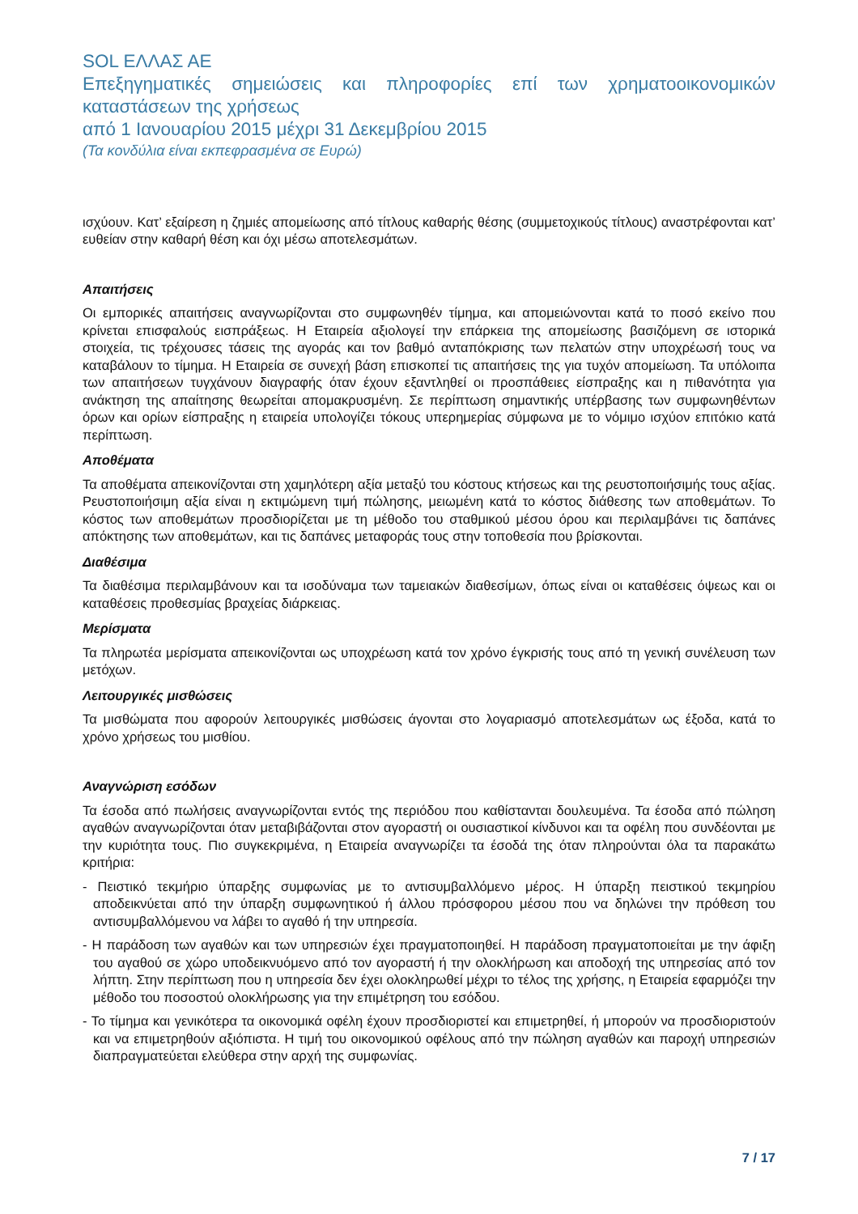SOL ΕΛΛΑΣ ΑΕ
Επεξηγηματικές σημειώσεις και πληροφορίες επί των χρηματοοικονομικών καταστάσεων της χρήσεως
από 1 Ιανουαρίου 2015 μέχρι 31 Δεκεμβρίου 2015
(Τα κονδύλια είναι εκπεφρασμένα σε Ευρώ)
ισχύουν. Κατ’ εξαίρεση η ζημιές απομείωσης από τίτλους καθαρής θέσης (συμμετοχικούς τίτλους) αναστρέφονται κατ’ ευθείαν στην καθαρή θέση και όχι μέσω αποτελεσμάτων.
Απαιτήσεις
Οι εμπορικές απαιτήσεις αναγνωρίζονται στο συμφωνηθέν τίμημα, και απομειώνονται κατά το ποσό εκείνο που κρίνεται επισφαλούς εισπράξεως. Η Εταιρεία αξιολογεί την επάρκεια της απομείωσης βασιζόμενη σε ιστορικά στοιχεία, τις τρέχουσες τάσεις της αγοράς και τον βαθμό ανταπόκρισης των πελατών στην υποχρέωσή τους να καταβάλουν το τίμημα. Η Εταιρεία σε συνεχή βάση επισκοπεί τις απαιτήσεις της για τυχόν απομείωση. Τα υπόλοιπα των απαιτήσεων τυγχάνουν διαγραφής όταν έχουν εξαντληθεί οι προσπάθειες είσπραξης και η πιθανότητα για ανάκτηση της απαίτησης θεωρείται απομακρυσμένη. Σε περίπτωση σημαντικής υπέρβασης των συμφωνηθέντων όρων και ορίων είσπραξης η εταιρεία υπολογίζει τόκους υπερημερίας σύμφωνα με το νόμιμο ισχύον επιτόκιο κατά περίπτωση.
Αποθέματα
Τα αποθέματα απεικονίζονται στη χαμηλότερη αξία μεταξύ του κόστους κτήσεως και της ρευστοποιήσιμής τους αξίας. Ρευστοποιήσιμη αξία είναι η εκτιμώμενη τιμή πώλησης, μειωμένη κατά το κόστος διάθεσης των αποθεμάτων. Το κόστος των αποθεμάτων προσδιορίζεται με τη μέθοδο του σταθμικού μέσου όρου και περιλαμβάνει τις δαπάνες απόκτησης των αποθεμάτων, και τις δαπάνες μεταφοράς τους στην τοποθεσία που βρίσκονται.
Διαθέσιμα
Τα διαθέσιμα περιλαμβάνουν και τα ισοδύναμα των ταμειακών διαθεσίμων, όπως είναι οι καταθέσεις όψεως και οι καταθέσεις προθεσμίας βραχείας διάρκειας.
Μερίσματα
Τα πληρωτέα μερίσματα απεικονίζονται ως υποχρέωση κατά τον χρόνο έγκρισής τους από τη γενική συνέλευση των μετόχων.
Λειτουργικές μισθώσεις
Τα μισθώματα που αφορούν λειτουργικές μισθώσεις άγονται στο λογαριασμό αποτελεσμάτων ως έξοδα, κατά το χρόνο χρήσεως του μισθίου.
Αναγνώριση εσόδων
Τα έσοδα από πωλήσεις αναγνωρίζονται εντός της περιόδου που καθίστανται δουλευμένα. Τα έσοδα από πώληση αγαθών αναγνωρίζονται όταν μεταβιβάζονται στον αγοραστή οι ουσιαστικοί κίνδυνοι και τα οφέλη που συνδέονται με την κυριότητα τους. Πιο συγκεκριμένα, η Εταιρεία αναγνωρίζει τα έσοδά της όταν πληρούνται όλα τα παρακάτω κριτήρια:
- Πειστικό τεκμήριο ύπαρξης συμφωνίας με το αντισυμβαλλόμενο μέρος. Η ύπαρξη πειστικού τεκμηρίου αποδεικνύεται από την ύπαρξη συμφωνητικού ή άλλου πρόσφορου μέσου που να δηλώνει την πρόθεση του αντισυμβαλλόμενου να λάβει το αγαθό ή την υπηρεσία.
- Η παράδοση των αγαθών και των υπηρεσιών έχει πραγματοποιηθεί. Η παράδοση πραγματοποιείται με την άφιξη του αγαθού σε χώρο υποδεικνυόμενο από τον αγοραστή ή την ολοκλήρωση και αποδοχή της υπηρεσίας από τον λήπτη. Στην περίπτωση που η υπηρεσία δεν έχει ολοκληρωθεί μέχρι το τέλος της χρήσης, η Εταιρεία εφαρμόζει την μέθοδο του ποσοστού ολοκλήρωσης για την επιμέτρηση του εσόδου.
- Το τίμημα και γενικότερα τα οικονομικά οφέλη έχουν προσδιοριστεί και επιμετρηθεί, ή μπορούν να προσδιοριστούν και να επιμετρηθούν αξιόπιστα. Η τιμή του οικονομικού οφέλους από την πώληση αγαθών και παροχή υπηρεσιών διαπραγματεύεται ελεύθερα στην αρχή της συμφωνίας.
7 / 17